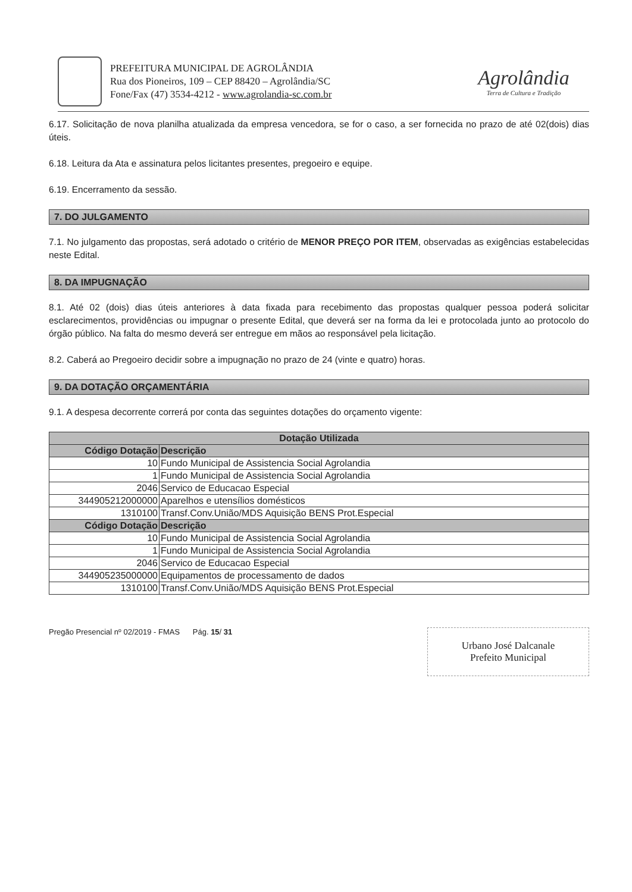PREFEITURA MUNICIPAL DE AGROLÂNDIA
Rua dos Pioneiros, 109 – CEP 88420 – Agrolândia/SC
Fone/Fax (47) 3534-4212 - www.agrolandia-sc.com.br
Agrolândia
Terra de Cultura e Tradição
6.17. Solicitação de nova planilha atualizada da empresa vencedora, se for o caso, a ser fornecida no prazo de até 02(dois) dias úteis.
6.18. Leitura da Ata e assinatura pelos licitantes presentes, pregoeiro e equipe.
6.19. Encerramento da sessão.
7. DO JULGAMENTO
7.1. No julgamento das propostas, será adotado o critério de MENOR PREÇO POR ITEM, observadas as exigências estabelecidas neste Edital.
8. DA IMPUGNAÇÃO
8.1. Até 02 (dois) dias úteis anteriores à data fixada para recebimento das propostas qualquer pessoa poderá solicitar esclarecimentos, providências ou impugnar o presente Edital, que deverá ser na forma da lei e protocolada junto ao protocolo do órgão público. Na falta do mesmo deverá ser entregue em mãos ao responsável pela licitação.
8.2. Caberá ao Pregoeiro decidir sobre a impugnação no prazo de 24 (vinte e quatro) horas.
9. DA DOTAÇÃO ORÇAMENTÁRIA
9.1. A despesa decorrente correrá por conta das seguintes dotações do orçamento vigente:
| Dotação Utilizada | |
| --- | --- |
| Código Dotação | Descrição |
| 10 | Fundo Municipal de Assistencia Social Agrolandia |
| 1 | Fundo Municipal de Assistencia Social Agrolandia |
| 2046 | Servico de Educacao Especial |
| 344905212000000 | Aparelhos e utensílios domésticos |
| 1310100 | Transf.Conv.União/MDS Aquisição BENS Prot.Especial |
| Código Dotação | Descrição |
| 10 | Fundo Municipal de Assistencia Social Agrolandia |
| 1 | Fundo Municipal de Assistencia Social Agrolandia |
| 2046 | Servico de Educacao Especial |
| 344905235000000 | Equipamentos de processamento de dados |
| 1310100 | Transf.Conv.União/MDS Aquisição BENS Prot.Especial |
Pregão Presencial nº 02/2019 - FMAS Pág. 15/ 31
Urbano José Dalcanale
Prefeito Municipal